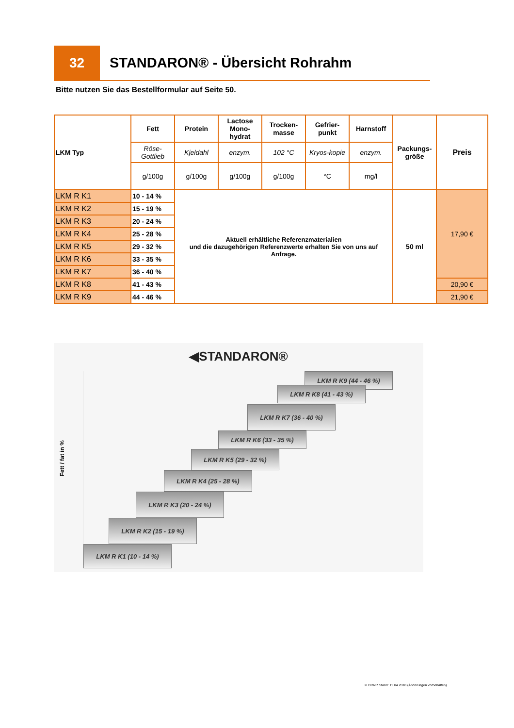32
STANDARON® - Übersicht Rohrahm
Bitte nutzen Sie das Bestellformular auf Seite 50.
| LKM Typ | Fett | Protein | Lactose Mono-hydrat | Trocken-masse | Gefrier-punkt | Harnstoff | Packungs-größe | Preis |
| --- | --- | --- | --- | --- | --- | --- | --- | --- |
| | Röse-Gottlieb | Kjeldahl | enzym. | 102 °C | Kryos-kopie | enzym. | | |
| | g/100g | g/100g | g/100g | g/100g | °C | mg/l | | |
| LKM R K1 | 10 - 14 % | Aktuell erhältliche Referenzmaterialien und die dazugehörigen Referenzwerte erhalten Sie von uns auf Anfrage. | | | | | 50 ml | 17,90 € |
| LKM R K2 | 15 - 19 % | | | | | | | |
| LKM R K3 | 20 - 24 % | | | | | | | |
| LKM R K4 | 25 - 28 % | | | | | | | |
| LKM R K5 | 29 - 32 % | | | | | | | |
| LKM R K6 | 33 - 35 % | | | | | | | |
| LKM R K7 | 36 - 40 % | | | | | | | |
| LKM R K8 | 41 - 43 % | | | | | | | 20,90 € |
| LKM R K9 | 44 - 46 % | | | | | | | 21,90 € |
◀STANDARON®
Fett / fat in %
LKM R K9 (44 - 46 %)
LKM R K8 (41 - 43 %)
LKM R K7 (36 - 40 %)
LKM R K6 (33 - 35 %)
LKM R K5 (29 - 32 %)
LKM R K4 (25 - 28 %)
LKM R K3 (20 - 24 %)
LKM R K2 (15 - 19 %)
LKM R K1 (10 - 14 %)
© DRRR Stand: 11.04.2018 (Änderungen vorbehalten)